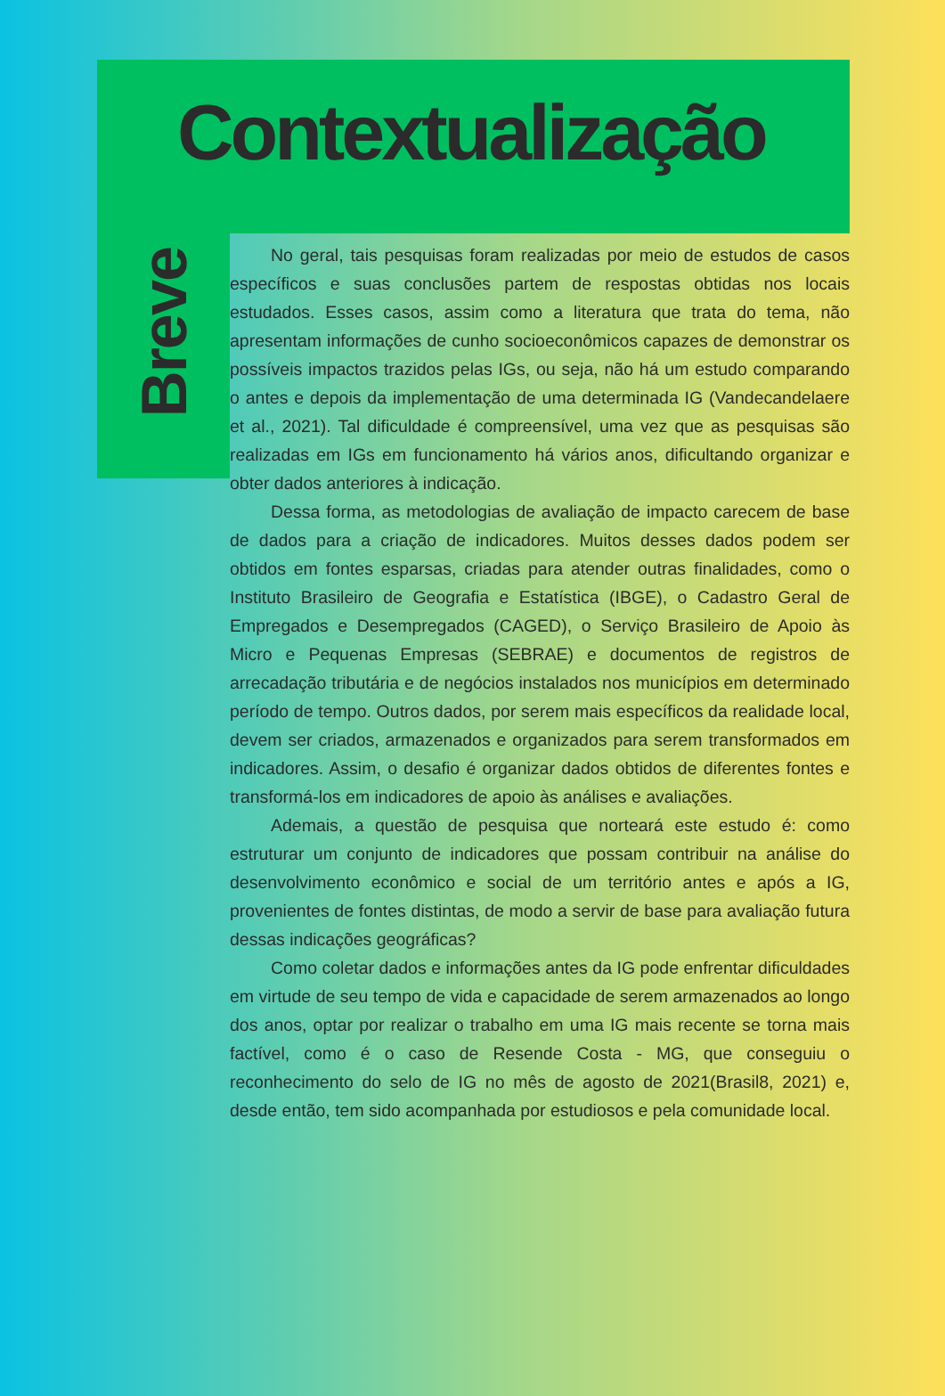Contextualização
Breve
No geral, tais pesquisas foram realizadas por meio de estudos de casos específicos e suas conclusões partem de respostas obtidas nos locais estudados. Esses casos, assim como a literatura que trata do tema, não apresentam informações de cunho socioeconômicos capazes de demonstrar os possíveis impactos trazidos pelas IGs, ou seja, não há um estudo comparando o antes e depois da implementação de uma determinada IG (Vandecandelaere et al., 2021). Tal dificuldade é compreensível, uma vez que as pesquisas são realizadas em IGs em funcionamento há vários anos, dificultando organizar e obter dados anteriores à indicação.
Dessa forma, as metodologias de avaliação de impacto carecem de base de dados para a criação de indicadores. Muitos desses dados podem ser obtidos em fontes esparsas, criadas para atender outras finalidades, como o Instituto Brasileiro de Geografia e Estatística (IBGE), o Cadastro Geral de Empregados e Desempregados (CAGED), o Serviço Brasileiro de Apoio às Micro e Pequenas Empresas (SEBRAE) e documentos de registros de arrecadação tributária e de negócios instalados nos municípios em determinado período de tempo. Outros dados, por serem mais específicos da realidade local, devem ser criados, armazenados e organizados para serem transformados em indicadores. Assim, o desafio é organizar dados obtidos de diferentes fontes e transformá-los em indicadores de apoio às análises e avaliações.
Ademais, a questão de pesquisa que norteará este estudo é: como estruturar um conjunto de indicadores que possam contribuir na análise do desenvolvimento econômico e social de um território antes e após a IG, provenientes de fontes distintas, de modo a servir de base para avaliação futura dessas indicações geográficas?
Como coletar dados e informações antes da IG pode enfrentar dificuldades em virtude de seu tempo de vida e capacidade de serem armazenados ao longo dos anos, optar por realizar o trabalho em uma IG mais recente se torna mais factível, como é o caso de Resende Costa - MG, que conseguiu o reconhecimento do selo de IG no mês de agosto de 2021(Brasil8, 2021) e, desde então, tem sido acompanhada por estudiosos e pela comunidade local.